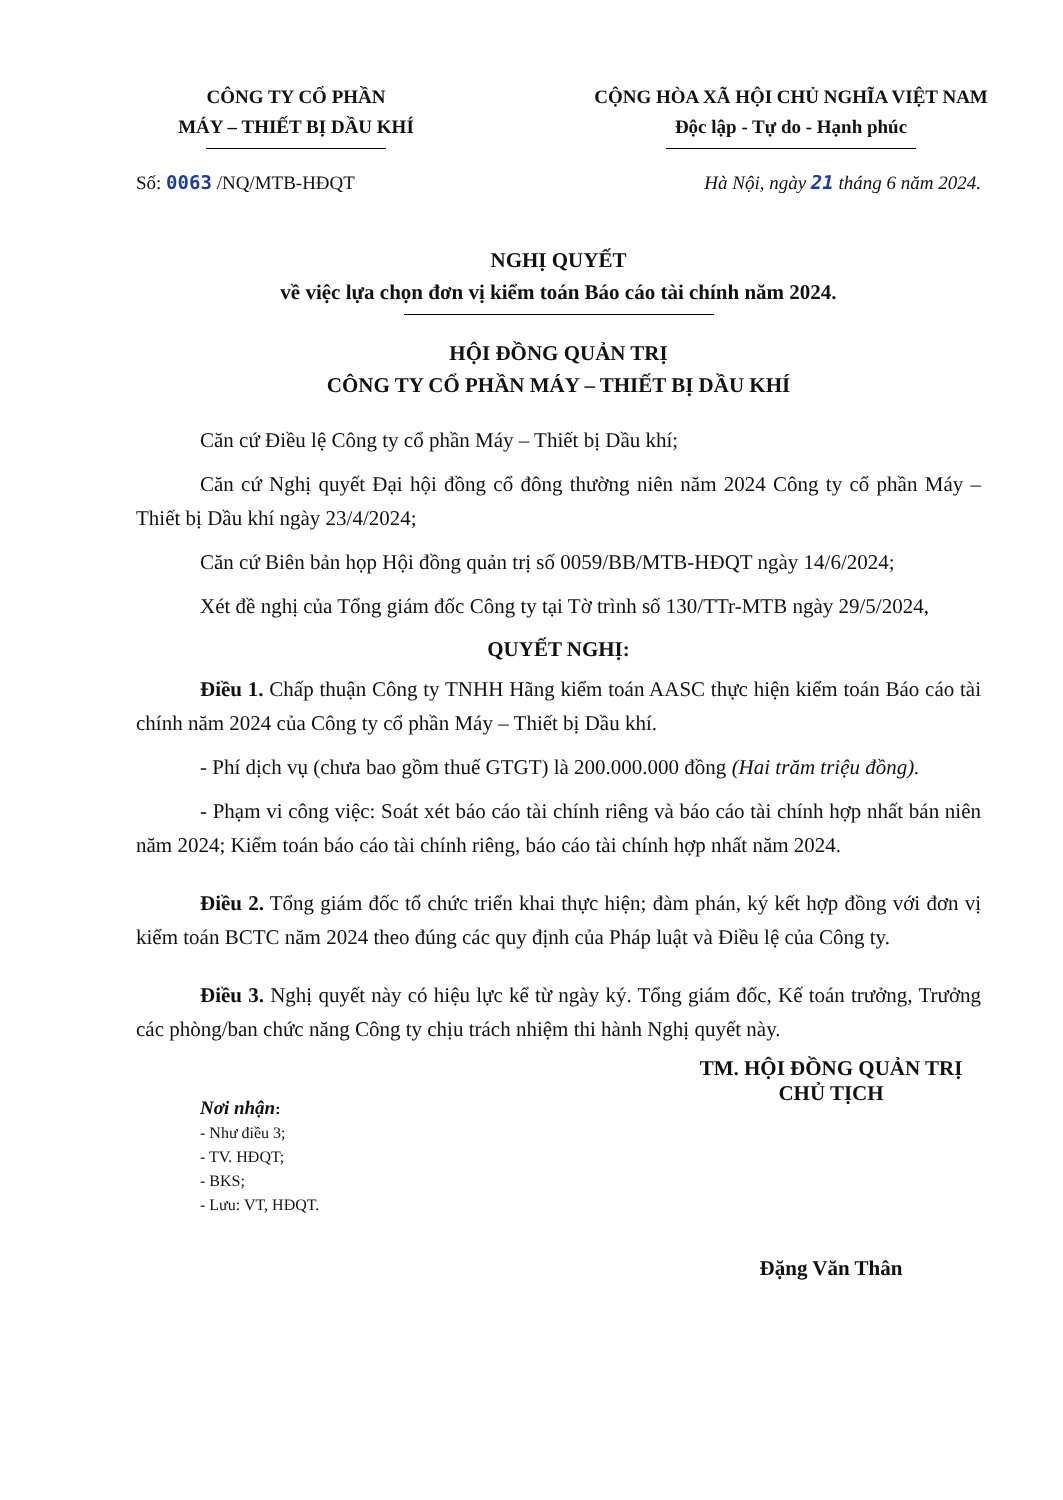CÔNG TY CỔ PHẦN
MÁY – THIẾT BỊ DẦU KHÍ
CỘNG HÒA XÃ HỘI CHỦ NGHĨA VIỆT NAM
Độc lập - Tự do - Hạnh phúc
Số: 0063 /NQ/MTB-HĐQT Hà Nội, ngày 21 tháng 6 năm 2024.
NGHỊ QUYẾT
về việc lựa chọn đơn vị kiểm toán Báo cáo tài chính năm 2024.
HỘI ĐỒNG QUẢN TRỊ
CÔNG TY CỔ PHẦN MÁY – THIẾT BỊ DẦU KHÍ
Căn cứ Điều lệ Công ty cổ phần Máy – Thiết bị Dầu khí;
Căn cứ Nghị quyết Đại hội đồng cổ đông thường niên năm 2024 Công ty cổ phần Máy – Thiết bị Dầu khí ngày 23/4/2024;
Căn cứ Biên bản họp Hội đồng quản trị số 0059/BB/MTB-HĐQT ngày 14/6/2024;
Xét đề nghị của Tổng giám đốc Công ty tại Tờ trình số 130/TTr-MTB ngày 29/5/2024,
QUYẾT NGHỊ:
Điều 1. Chấp thuận Công ty TNHH Hãng kiểm toán AASC thực hiện kiểm toán Báo cáo tài chính năm 2024 của Công ty cổ phần Máy – Thiết bị Dầu khí.
- Phí dịch vụ (chưa bao gồm thuế GTGT) là 200.000.000 đồng (Hai trăm triệu đồng).
- Phạm vi công việc: Soát xét báo cáo tài chính riêng và báo cáo tài chính hợp nhất bán niên năm 2024; Kiểm toán báo cáo tài chính riêng, báo cáo tài chính hợp nhất năm 2024.
Điều 2. Tổng giám đốc tổ chức triển khai thực hiện; đàm phán, ký kết hợp đồng với đơn vị kiểm toán BCTC năm 2024 theo đúng các quy định của Pháp luật và Điều lệ của Công ty.
Điều 3. Nghị quyết này có hiệu lực kể từ ngày ký. Tổng giám đốc, Kế toán trưởng, Trưởng các phòng/ban chức năng Công ty chịu trách nhiệm thi hành Nghị quyết này.
Nơi nhận:
- Như điều 3;
- TV. HĐQT;
- BKS;
- Lưu: VT, HĐQT.
TM. HỘI ĐỒNG QUẢN TRỊ
CHỦ TỊCH
Đặng Văn Thân